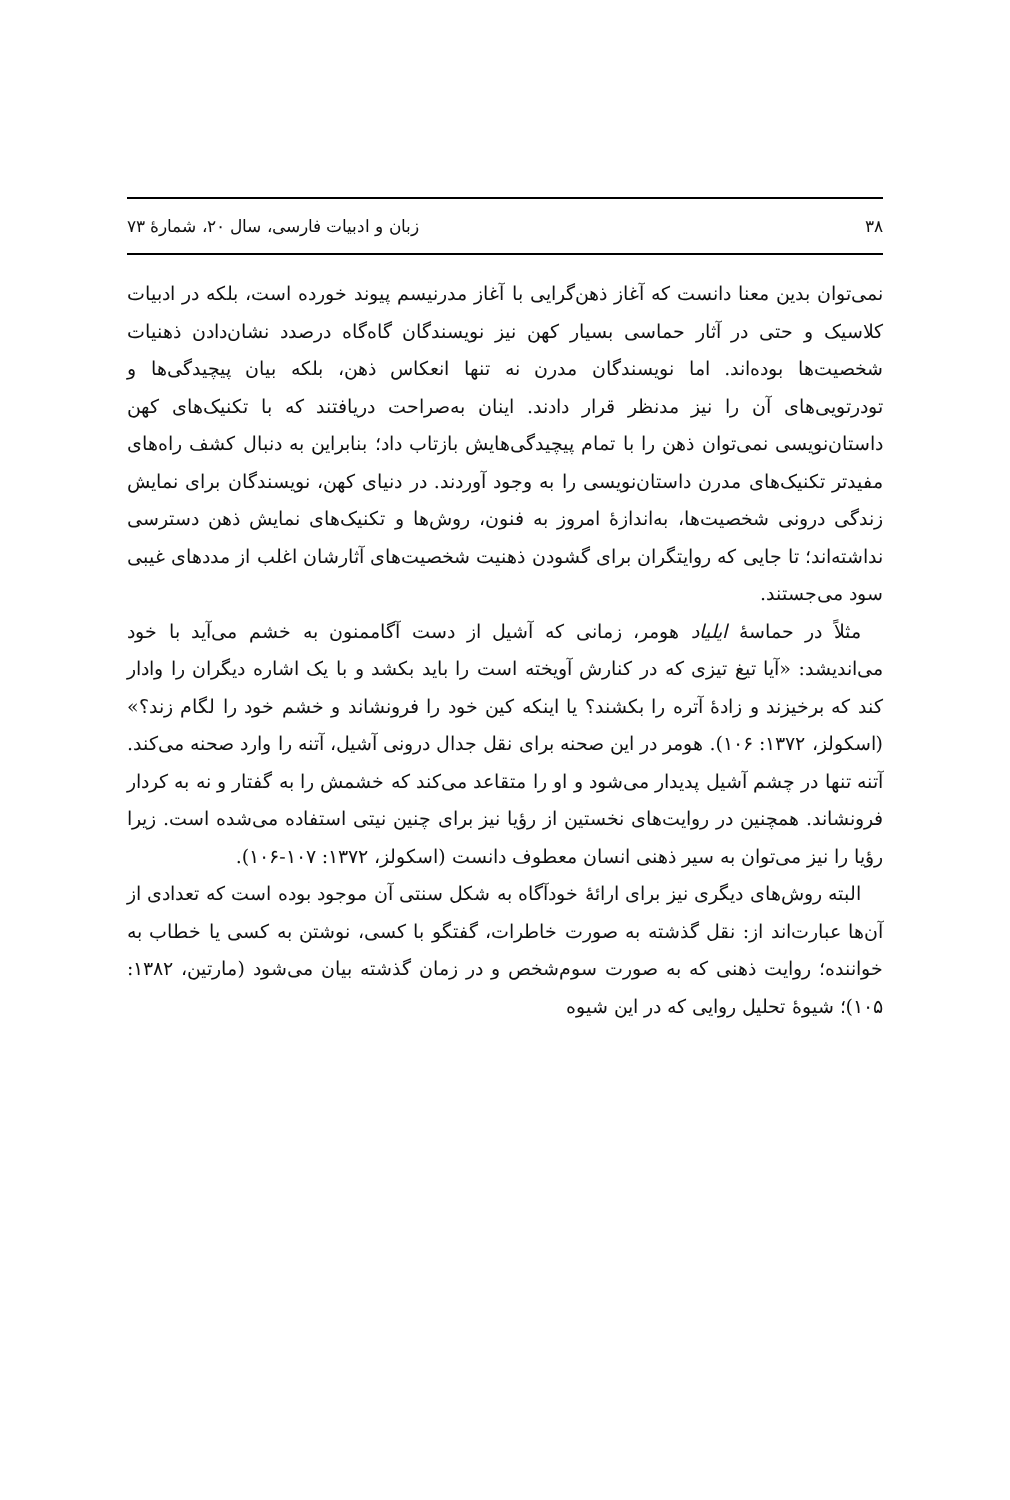۳۸ زبان و ادبیات فارسی، سال ۲۰، شمارهٔ ۷۳
نمی‌توان بدین معنا دانست که آغاز ذهن‌گرایی با آغاز مدرنیسم پیوند خورده است، بلکه در ادبیات کلاسیک و حتی در آثار حماسی بسیار کهن نیز نویسندگان گاه‌گاه درصدد نشان‌دادن ذهنیات شخصیت‌ها بوده‌اند. اما نویسندگان مدرن نه تنها انعکاس ذهن، بلکه بیان پیچیدگی‌ها و تودرتویی‌های آن را نیز مدنظر قرار دادند. اینان به‌صراحت دریافتند که با تکنیک‌های کهن داستان‌نویسی نمی‌توان ذهن را با تمام پیچیدگی‌هایش بازتاب داد؛ بنابراین به دنبال کشف راه‌های مفیدتر تکنیک‌های مدرن داستان‌نویسی را به وجود آوردند. در دنیای کهن، نویسندگان برای نمایش زندگی درونی شخصیت‌ها، به‌اندازهٔ امروز به فنون، روش‌ها و تکنیک‌های نمایش ذهن دسترسی نداشته‌اند؛ تا جایی که روایتگران برای گشودن ذهنیت شخصیت‌های آثارشان اغلب از مددهای غیبی سود می‌جستند.
مثلاً در حماسهٔ ایلیاد هومر، زمانی که آشیل از دست آگاممنون به خشم می‌آید با خود می‌اندیشد: «آیا تیغ تیزی که در کنارش آویخته است را باید بکشد و با یک اشاره دیگران را وادار کند که برخیزند و زادهٔ آتره را بکشند؟ یا اینکه کین خود را فرونشاند و خشم خود را لگام زند؟» (اسکولز، ۱۳۷۲: ۱۰۶). هومر در این صحنه برای نقل جدال درونی آشیل، آتنه را وارد صحنه می‌کند. آتنه تنها در چشم آشیل پدیدار می‌شود و او را متقاعد می‌کند که خشمش را به گفتار و نه به کردار فرونشاند. همچنین در روایت‌های نخستین از رؤیا نیز برای چنین نیتی استفاده می‌شده است. زیرا رؤیا را نیز می‌توان به سیر ذهنی انسان معطوف دانست (اسکولز، ۱۳۷۲: ۱۰۷-۱۰۶).
البته روش‌های دیگری نیز برای ارائهٔ خودآگاه به شکل سنتی آن موجود بوده است که تعدادی از آن‌ها عبارت‌اند از: نقل گذشته به صورت خاطرات، گفتگو با کسی، نوشتن به کسی یا خطاب به خواننده؛ روایت ذهنی که به صورت سوم‌شخص و در زمان گذشته بیان می‌شود (مارتین، ۱۳۸۲: ۱۰۵)؛ شیوهٔ تحلیل روایی که در این شیوه